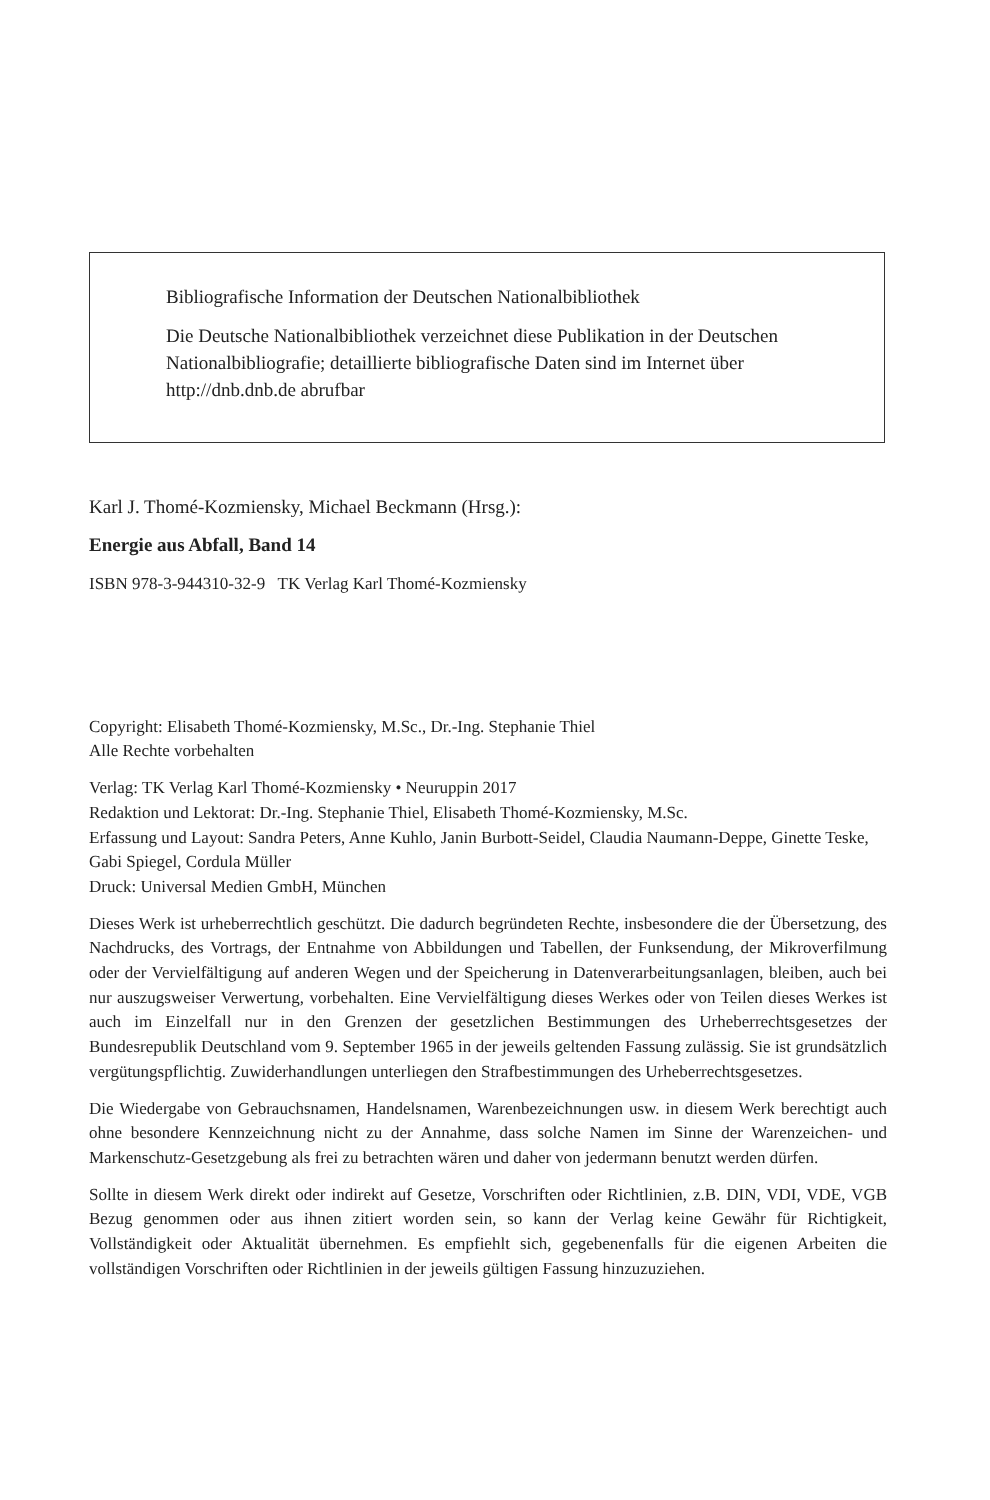Bibliografische Information der Deutschen Nationalbibliothek
Die Deutsche Nationalbibliothek verzeichnet diese Publikation in der Deutschen Nationalbibliografie; detaillierte bibliografische Daten sind im Internet über http://dnb.dnb.de abrufbar
Karl J. Thomé-Kozmiensky, Michael Beckmann (Hrsg.):
Energie aus Abfall, Band 14
ISBN 978-3-944310-32-9 TK Verlag Karl Thomé-Kozmiensky
Copyright: Elisabeth Thomé-Kozmiensky, M.Sc., Dr.-Ing. Stephanie Thiel
Alle Rechte vorbehalten
Verlag: TK Verlag Karl Thomé-Kozmiensky • Neuruppin 2017
Redaktion und Lektorat: Dr.-Ing. Stephanie Thiel, Elisabeth Thomé-Kozmiensky, M.Sc.
Erfassung und Layout: Sandra Peters, Anne Kuhlo, Janin Burbott-Seidel, Claudia Naumann-Deppe, Ginette Teske, Gabi Spiegel, Cordula Müller
Druck: Universal Medien GmbH, München
Dieses Werk ist urheberrechtlich geschützt. Die dadurch begründeten Rechte, insbesondere die der Übersetzung, des Nachdrucks, des Vortrags, der Entnahme von Abbildungen und Tabellen, der Funksendung, der Mikroverfilmung oder der Vervielfältigung auf anderen Wegen und der Speicherung in Datenverarbeitungsanlagen, bleiben, auch bei nur auszugsweiser Verwertung, vorbehalten. Eine Vervielfältigung dieses Werkes oder von Teilen dieses Werkes ist auch im Einzelfall nur in den Grenzen der gesetzlichen Bestimmungen des Urheberrechtsgesetzes der Bundesrepublik Deutschland vom 9. September 1965 in der jeweils geltenden Fassung zulässig. Sie ist grundsätzlich vergütungspflichtig. Zuwiderhandlungen unterliegen den Strafbestimmungen des Urheberrechtsgesetzes.
Die Wiedergabe von Gebrauchsnamen, Handelsnamen, Warenbezeichnungen usw. in diesem Werk berechtigt auch ohne besondere Kennzeichnung nicht zu der Annahme, dass solche Namen im Sinne der Warenzeichen- und Markenschutz-Gesetzgebung als frei zu betrachten wären und daher von jedermann benutzt werden dürfen.
Sollte in diesem Werk direkt oder indirekt auf Gesetze, Vorschriften oder Richtlinien, z.B. DIN, VDI, VDE, VGB Bezug genommen oder aus ihnen zitiert worden sein, so kann der Verlag keine Gewähr für Richtigkeit, Vollständigkeit oder Aktualität übernehmen. Es empfiehlt sich, gegebenenfalls für die eigenen Arbeiten die vollständigen Vorschriften oder Richtlinien in der jeweils gültigen Fassung hinzuzuziehen.